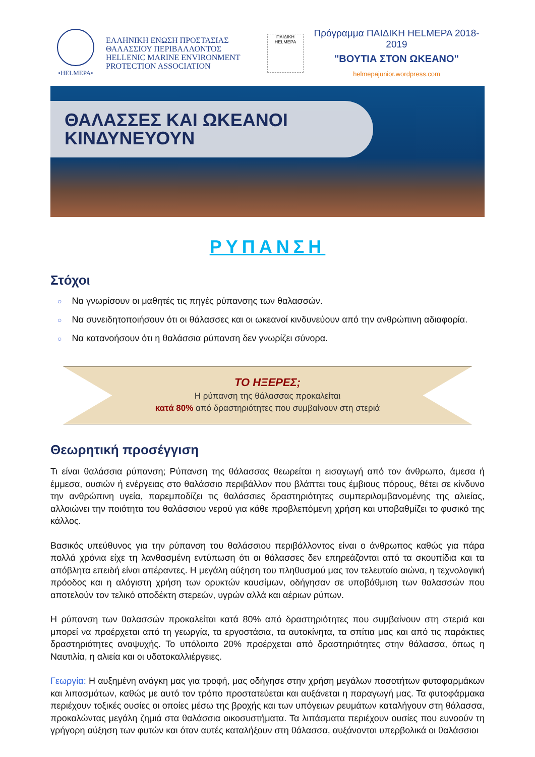•HELMEPA•
ΕΛΛΗΝΙΚΗ ΕΝΩΣΗ ΠΡΟΣΤΑΣΙΑΣ
ΘΑΛΑΣΣΙΟΥ ΠΕΡΙΒΑΛΛΟΝΤΟΣ
HELLENIC MARINE ENVIRONMENT
PROTECTION ASSOCIATION
ΠΑΙΔΙΚΗ HELMEPA
Πρόγραμμα ΠΑΙΔΙΚΗ HELMEPA 2018-2019
"ΒΟΥΤΙΑ ΣΤΟΝ ΩΚΕΑΝΟ"
helmepajunior.wordpress.com
ΘΑΛΑΣΣΕΣ ΚΑΙ ΩΚΕΑΝΟΙ
ΚΙΝΔΥΝΕΥΟΥΝ
ΡΥΠΑΝΣΗ
Στόχοι
○ Να γνωρίσουν οι μαθητές τις πηγές ρύπανσης των θαλασσών.
○ Να συνειδητοποιήσουν ότι οι θάλασσες και οι ωκεανοί κινδυνεύουν από την ανθρώπινη αδιαφορία.
○ Να κατανοήσουν ότι η θαλάσσια ρύπανση δεν γνωρίζει σύνορα.
ΤΟ ΗΞΕΡΕΣ;
Η ρύπανση της θάλασσας προκαλείται
κατά 80% από δραστηριότητες που συμβαίνουν στη στεριά
Θεωρητική προσέγγιση
Τι είναι θαλάσσια ρύπανση; Ρύπανση της θάλασσας θεωρείται η εισαγωγή από τον άνθρωπο, άμεσα ή έμμεσα, ουσιών ή ενέργειας στο θαλάσσιο περιβάλλον που βλάπτει τους έμβιους πόρους, θέτει σε κίνδυνο την ανθρώπινη υγεία, παρεμποδίζει τις θαλάσσιες δραστηριότητες συμπεριλαμβανομένης της αλιείας, αλλοιώνει την ποιότητα του θαλάσσιου νερού για κάθε προβλεπόμενη χρήση και υποβαθμίζει το φυσικό της κάλλος.
Βασικός υπεύθυνος για την ρύπανση του θαλάσσιου περιβάλλοντος είναι ο άνθρωπος καθώς για πάρα πολλά χρόνια είχε τη λανθασμένη εντύπωση ότι οι θάλασσες δεν επηρεάζονται από τα σκουπίδια και τα απόβλητα επειδή είναι απέραντες. Η μεγάλη αύξηση του πληθυσμού μας τον τελευταίο αιώνα, η τεχνολογική πρόοδος και η αλόγιστη χρήση των ορυκτών καυσίμων, οδήγησαν σε υποβάθμιση των θαλασσών που αποτελούν τον τελικό αποδέκτη στερεών, υγρών αλλά και αέριων ρύπων.
Η ρύπανση των θαλασσών προκαλείται κατά 80% από δραστηριότητες που συμβαίνουν στη στεριά και μπορεί να προέρχεται από τη γεωργία, τα εργοστάσια, τα αυτοκίνητα, τα σπίτια μας και από τις παράκτιες δραστηριότητες αναψυχής. Το υπόλοιπο 20% προέρχεται από δραστηριότητες στην θάλασσα, όπως η Ναυτιλία, η αλιεία και οι υδατοκαλλιέργειες.
Γεωργία: Η αυξημένη ανάγκη μας για τροφή, μας οδήγησε στην χρήση μεγάλων ποσοτήτων φυτοφαρμάκων και λιπασμάτων, καθώς με αυτό τον τρόπο προστατεύεται και αυξάνεται η παραγωγή μας. Τα φυτοφάρμακα περιέχουν τοξικές ουσίες οι οποίες μέσω της βροχής και των υπόγειων ρευμάτων καταλήγουν στη θάλασσα, προκαλώντας μεγάλη ζημιά στα θαλάσσια οικοσυστήματα. Τα λιπάσματα περιέχουν ουσίες που ευνοούν τη γρήγορη αύξηση των φυτών και όταν αυτές καταλήξουν στη θάλασσα, αυξάνονται υπερβολικά οι θαλάσσιοι